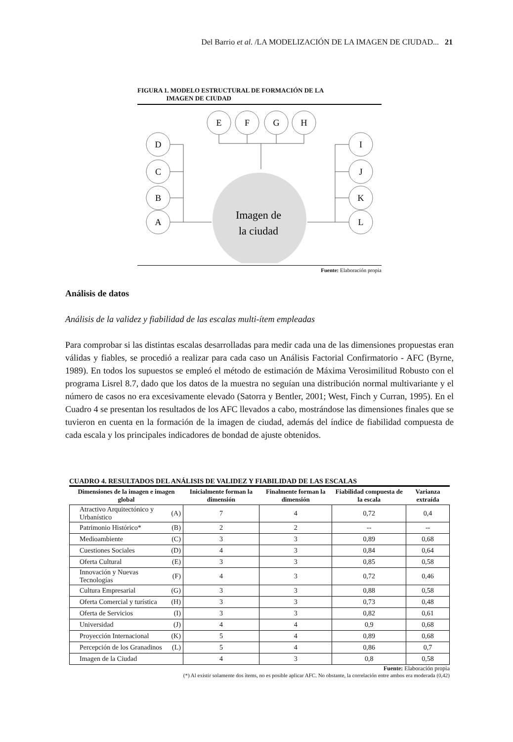Del Barrio et al. /LA MODELIZACIÓN DE LA IMAGEN DE CIUDAD... 21
FIGURA 1. MODELO ESTRUCTURAL DE FORMACIÓN DE LA
IMAGEN DE CIUDAD
E
F
G
H
D
C
B
A
I
J
K
L
Imagen de
la ciudad
Fuente: Elaboración propia
Análisis de datos
Análisis de la validez y fiabilidad de las escalas multi-ítem empleadas
Para comprobar si las distintas escalas desarrolladas para medir cada una de las dimensiones propuestas eran válidas y fiables, se procedió a realizar para cada caso un Análisis Factorial Confirmatorio - AFC (Byrne, 1989). En todos los supuestos se empleó el método de estimación de Máxima Verosimilitud Robusto con el programa Lisrel 8.7, dado que los datos de la muestra no seguían una distribución normal multivariante y el número de casos no era excesivamente elevado (Satorra y Bentler, 2001; West, Finch y Curran, 1995). En el Cuadro 4 se presentan los resultados de los AFC llevados a cabo, mostrándose las dimensiones finales que se tuvieron en cuenta en la formación de la imagen de ciudad, además del índice de fiabilidad compuesta de cada escala y los principales indicadores de bondad de ajuste obtenidos.
CUADRO 4. RESULTADOS DEL ANÁLISIS DE VALIDEZ Y FIABILIDAD DE LAS ESCALAS
| Dimensiones de la imagen e imagen global | | Inicialmente forman la dimensión | Finalmente forman la dimensión | Fiabilidad compuesta de la escala | Varianza extraída |
| --- | --- | --- | --- | --- | --- |
| Atractivo Arquitectónico y Urbanístico | (A) | 7 | 4 | 0,72 | 0,4 |
| Patrimonio Histórico* | (B) | 2 | 2 | -- | -- |
| Medioambiente | (C) | 3 | 3 | 0,89 | 0,68 |
| Cuestiones Sociales | (D) | 4 | 3 | 0,84 | 0,64 |
| Oferta Cultural | (E) | 3 | 3 | 0,85 | 0,58 |
| Innovación y Nuevas Tecnologías | (F) | 4 | 3 | 0,72 | 0,46 |
| Cultura Empresarial | (G) | 3 | 3 | 0,88 | 0,58 |
| Oferta Comercial y turística | (H) | 3 | 3 | 0,73 | 0,48 |
| Oferta de Servicios | (I) | 3 | 3 | 0,82 | 0,61 |
| Universidad | (J) | 4 | 4 | 0,9 | 0,68 |
| Proyección Internacional | (K) | 5 | 4 | 0,89 | 0,68 |
| Percepción de los Granadinos | (L) | 5 | 4 | 0,86 | 0,7 |
| Imagen de la Ciudad | | 4 | 3 | 0,8 | 0,58 |
Fuente: Elaboración propia
(*) Al existir solamente dos ítems, no es posible aplicar AFC. No obstante, la correlación entre ambos era moderada (0,42)